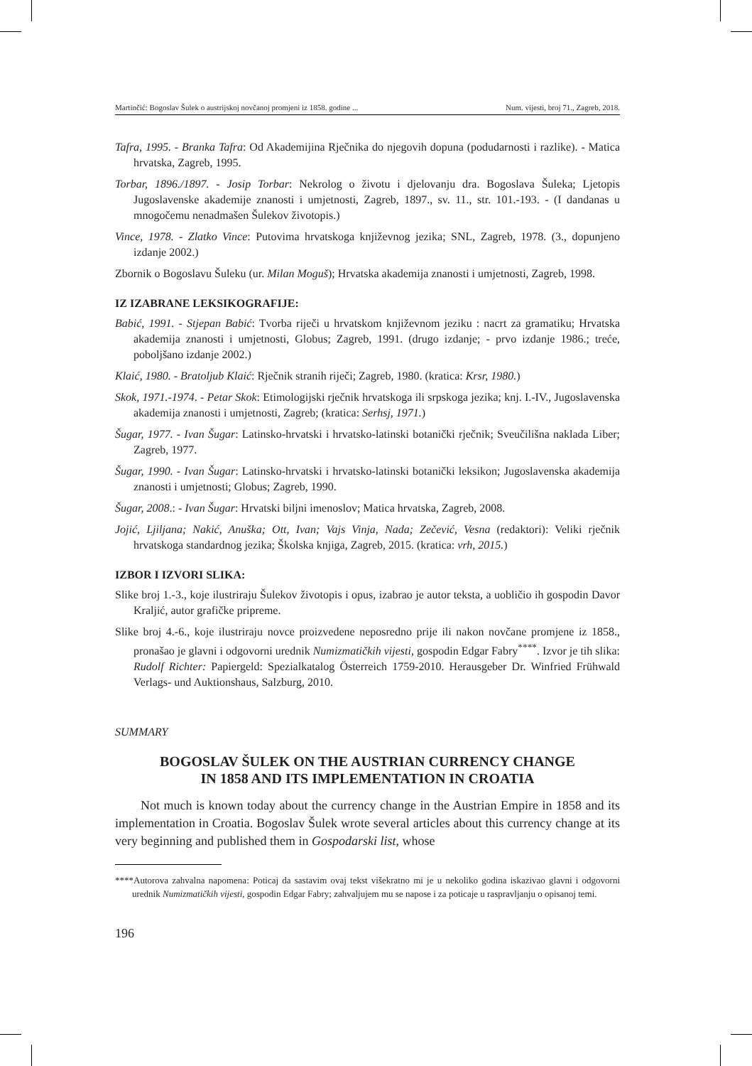Martinčić: Bogoslav Šulek o austrijskoj novčanoj promjeni iz 1858. godine ... Num. vijesti, broj 71., Zagreb, 2018.
Tafra, 1995. - Branka Tafra: Od Akademijina Rječnika do njegovih dopuna (podudarnosti i razlike). - Matica hrvatska, Zagreb, 1995.
Torbar, 1896./1897. - Josip Torbar: Nekrolog o životu i djelovanju dra. Bogoslava Šuleka; Ljetopis Jugoslavenske akademije znanosti i umjetnosti, Zagreb, 1897., sv. 11., str. 101.-193. - (I dandanas u mnogočemu nenadmašen Šulekov životopis.)
Vince, 1978. - Zlatko Vince: Putovima hrvatskoga književnog jezika; SNL, Zagreb, 1978. (3., dopunjeno izdanje 2002.)
Zbornik o Bogoslavu Šuleku (ur. Milan Moguš); Hrvatska akademija znanosti i umjetnosti, Zagreb, 1998.
IZ IZABRANE LEKSIKOGRAFIJE:
Babić, 1991. - Stjepan Babić: Tvorba riječi u hrvatskom književnom jeziku : nacrt za gramatiku; Hrvatska akademija znanosti i umjetnosti, Globus; Zagreb, 1991. (drugo izdanje; - prvo izdanje 1986.; treće, poboljšano izdanje 2002.)
Klaić, 1980. - Bratoljub Klaić: Rječnik stranih riječi; Zagreb, 1980. (kratica: Krsr, 1980.)
Skok, 1971.-1974. - Petar Skok: Etimologijski rječnik hrvatskoga ili srpskoga jezika; knj. I.-IV., Jugoslavenska akademija znanosti i umjetnosti, Zagreb; (kratica: Serhsj, 1971.)
Šugar, 1977. - Ivan Šugar: Latinsko-hrvatski i hrvatsko-latinski botanički rječnik; Sveučilišna naklada Liber; Zagreb, 1977.
Šugar, 1990. - Ivan Šugar: Latinsko-hrvatski i hrvatsko-latinski botanički leksikon; Jugoslavenska akademija znanosti i umjetnosti; Globus; Zagreb, 1990.
Šugar, 2008.: - Ivan Šugar: Hrvatski biljni imenoslov; Matica hrvatska, Zagreb, 2008.
Jojić, Ljiljana; Nakić, Anuška; Ott, Ivan; Vajs Vinja, Nada; Zečević, Vesna (redaktori): Veliki rječnik hrvatskoga standardnog jezika; Školska knjiga, Zagreb, 2015. (kratica: vrh, 2015.)
IZBOR I IZVORI SLIKA:
Slike broj 1.-3., koje ilustriraju Šulekov životopis i opus, izabrao je autor teksta, a uobličio ih gospodin Davor Kraljić, autor grafičke pripreme.
Slike broj 4.-6., koje ilustriraju novce proizvedene neposredno prije ili nakon novčane promjene iz 1858., pronašao je glavni i odgovorni urednik Numizmatičkih vijesti, gospodin Edgar Fabry<sup>****</sup>. Izvor je tih slika: Rudolf Richter: Papiergeld: Spezialkatalog Österreich 1759-2010. Herausgeber Dr. Winfried Frühwald Verlags- und Auktionshaus, Salzburg, 2010.
SUMMARY
BOGOSLAV ŠULEK ON THE AUSTRIAN CURRENCY CHANGE
IN 1858 AND ITS IMPLEMENTATION IN CROATIA
Not much is known today about the currency change in the Austrian Empire in 1858 and its implementation in Croatia. Bogoslav Šulek wrote several articles about this currency change at its very beginning and published them in Gospodarski list, whose
****Autorova zahvalna napomena: Poticaj da sastavim ovaj tekst višekratno mi je u nekoliko godina iskazivao glavni i odgovorni urednik Numizmatičkih vijesti, gospodin Edgar Fabry; zahvaljujem mu se napose i za poticaje u raspravljanju o opisanoj temi.
196